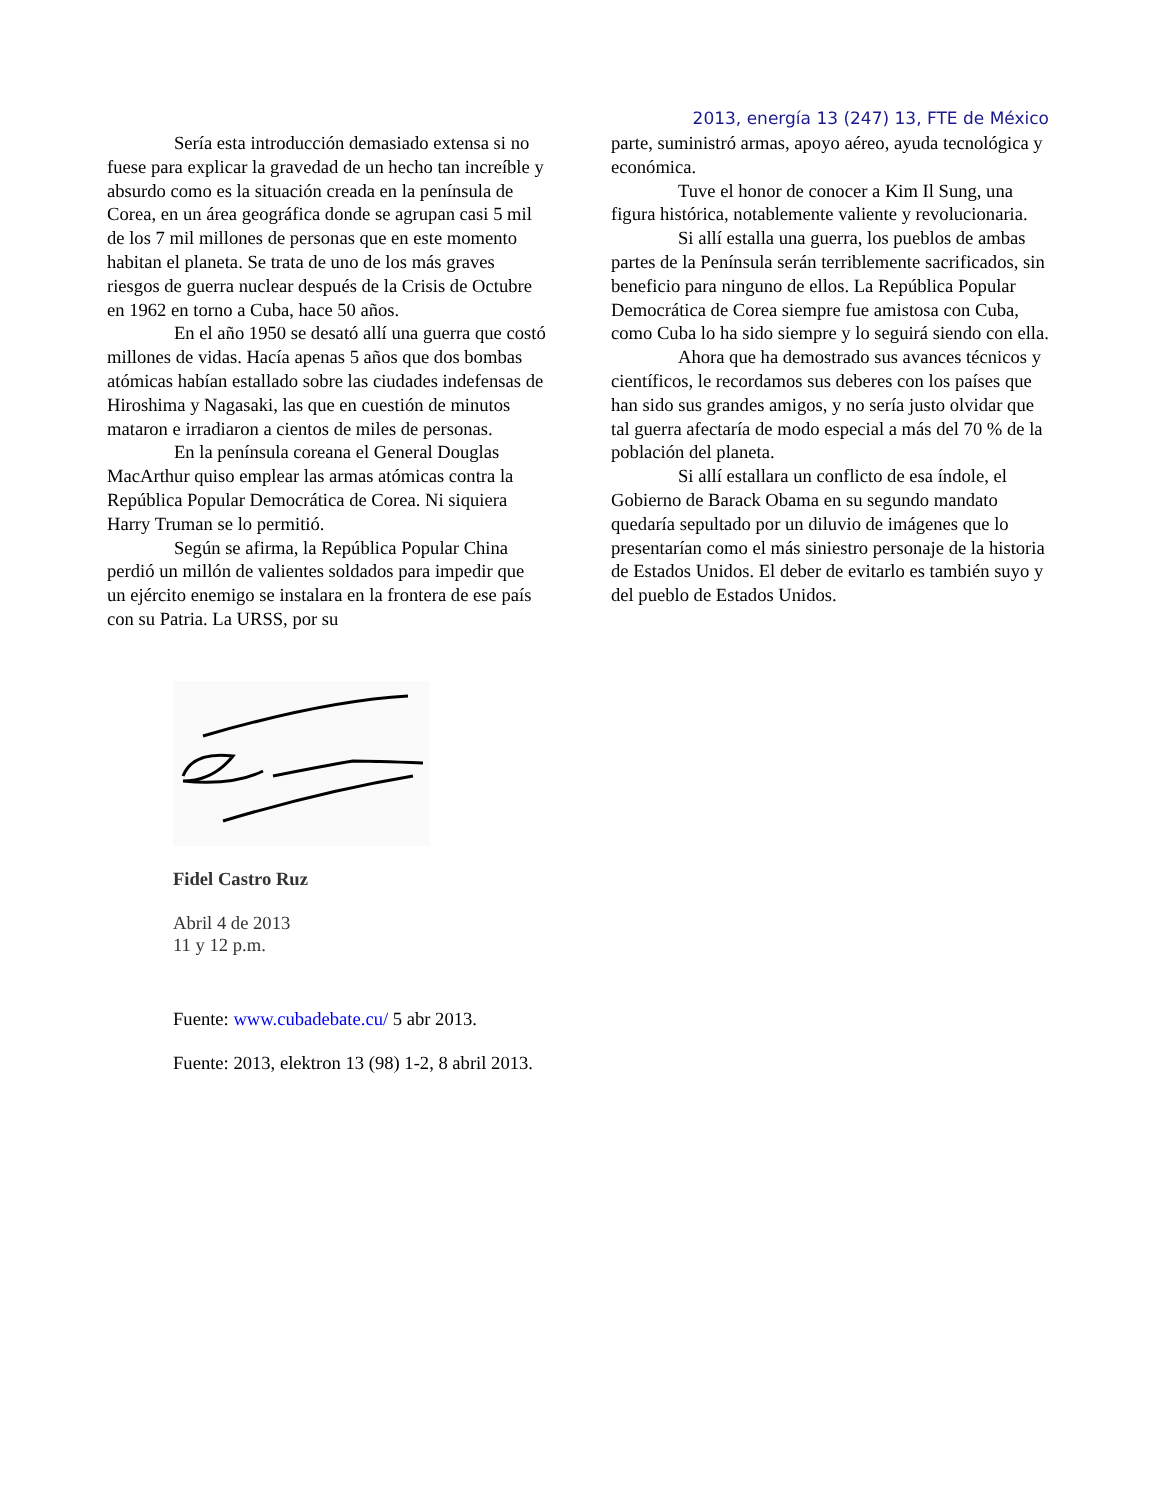2013, energía 13 (247) 13, FTE de México
Sería esta introducción demasiado extensa si no fuese para explicar la gravedad de un hecho tan increíble y absurdo como es la situación creada en la península de Corea, en un área geográfica donde se agrupan casi 5 mil de los 7 mil millones de personas que en este momento habitan el planeta. Se trata de uno de los más graves riesgos de guerra nuclear después de la Crisis de Octubre en 1962 en torno a Cuba, hace 50 años.
En el año 1950 se desató allí una guerra que costó millones de vidas. Hacía apenas 5 años que dos bombas atómicas habían estallado sobre las ciudades indefensas de Hiroshima y Nagasaki, las que en cuestión de minutos mataron e irradiaron a cientos de miles de personas.
En la península coreana el General Douglas MacArthur quiso emplear las armas atómicas contra la República Popular Democrática de Corea. Ni siquiera Harry Truman se lo permitió.
Según se afirma, la República Popular China perdió un millón de valientes soldados para impedir que un ejército enemigo se instalara en la frontera de ese país con su Patria. La URSS, por su
parte, suministró armas, apoyo aéreo, ayuda tecnológica y económica.
Tuve el honor de conocer a Kim Il Sung, una figura histórica, notablemente valiente y revolucionaria.
Si allí estalla una guerra, los pueblos de ambas partes de la Península serán terriblemente sacrificados, sin beneficio para ninguno de ellos. La República Popular Democrática de Corea siempre fue amistosa con Cuba, como Cuba lo ha sido siempre y lo seguirá siendo con ella.
Ahora que ha demostrado sus avances técnicos y científicos, le recordamos sus deberes con los países que han sido sus grandes amigos, y no sería justo olvidar que tal guerra afectaría de modo especial a más del 70 % de la población del planeta.
Si allí estallara un conflicto de esa índole, el Gobierno de Barack Obama en su segundo mandato quedaría sepultado por un diluvio de imágenes que lo presentarían como el más siniestro personaje de la historia de Estados Unidos. El deber de evitarlo es también suyo y del pueblo de Estados Unidos.
Fidel Castro Ruz
Abril 4 de 2013
11 y 12 p.m.
Fuente: www.cubadebate.cu/ 5 abr 2013.
Fuente: 2013, elektron 13 (98) 1-2, 8 abril 2013.